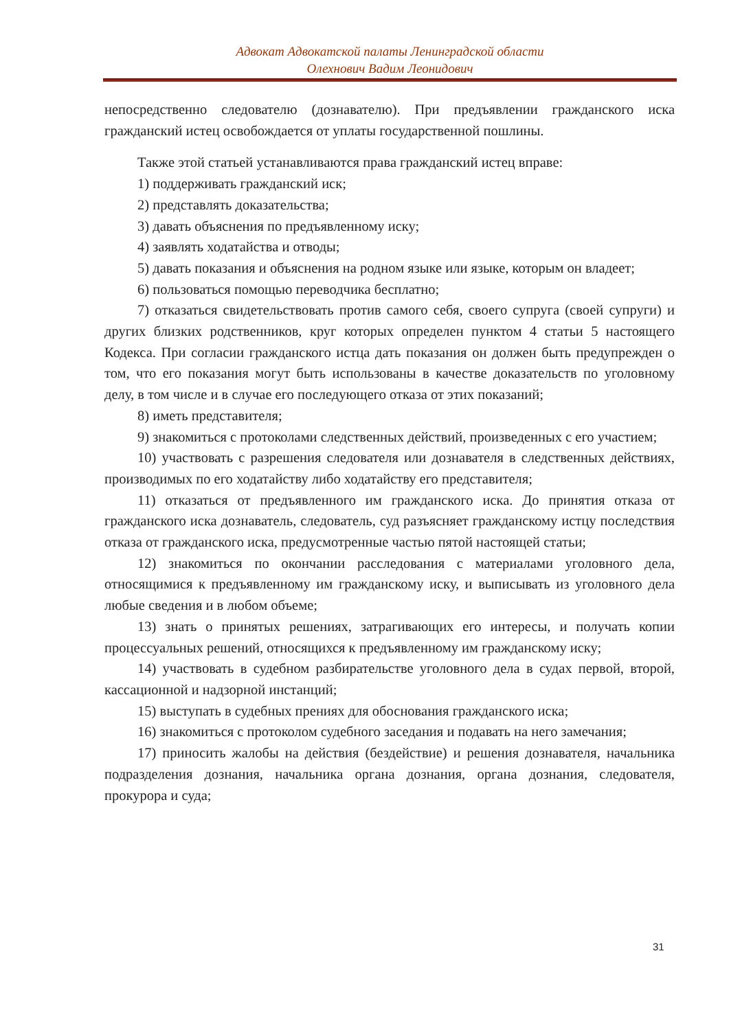Адвокат Адвокатской палаты Ленинградской области
Олехнович Вадим Леонидович
непосредственно следователю (дознавателю). При предъявлении гражданского иска гражданский истец освобождается от уплаты государственной пошлины.
Также этой статьей устанавливаются права гражданский истец вправе:
1) поддерживать гражданский иск;
2) представлять доказательства;
3) давать объяснения по предъявленному иску;
4) заявлять ходатайства и отводы;
5) давать показания и объяснения на родном языке или языке, которым он владеет;
6) пользоваться помощью переводчика бесплатно;
7) отказаться свидетельствовать против самого себя, своего супруга (своей супруги) и других близких родственников, круг которых определен пунктом 4 статьи 5 настоящего Кодекса. При согласии гражданского истца дать показания он должен быть предупрежден о том, что его показания могут быть использованы в качестве доказательств по уголовному делу, в том числе и в случае его последующего отказа от этих показаний;
8) иметь представителя;
9) знакомиться с протоколами следственных действий, произведенных с его участием;
10) участвовать с разрешения следователя или дознавателя в следственных действиях, производимых по его ходатайству либо ходатайству его представителя;
11) отказаться от предъявленного им гражданского иска. До принятия отказа от гражданского иска дознаватель, следователь, суд разъясняет гражданскому истцу последствия отказа от гражданского иска, предусмотренные частью пятой настоящей статьи;
12) знакомиться по окончании расследования с материалами уголовного дела, относящимися к предъявленному им гражданскому иску, и выписывать из уголовного дела любые сведения и в любом объеме;
13) знать о принятых решениях, затрагивающих его интересы, и получать копии процессуальных решений, относящихся к предъявленному им гражданскому иску;
14) участвовать в судебном разбирательстве уголовного дела в судах первой, второй, кассационной и надзорной инстанций;
15) выступать в судебных прениях для обоснования гражданского иска;
16) знакомиться с протоколом судебного заседания и подавать на него замечания;
17) приносить жалобы на действия (бездействие) и решения дознавателя, начальника подразделения дознания, начальника органа дознания, органа дознания, следователя, прокурора и суда;
31